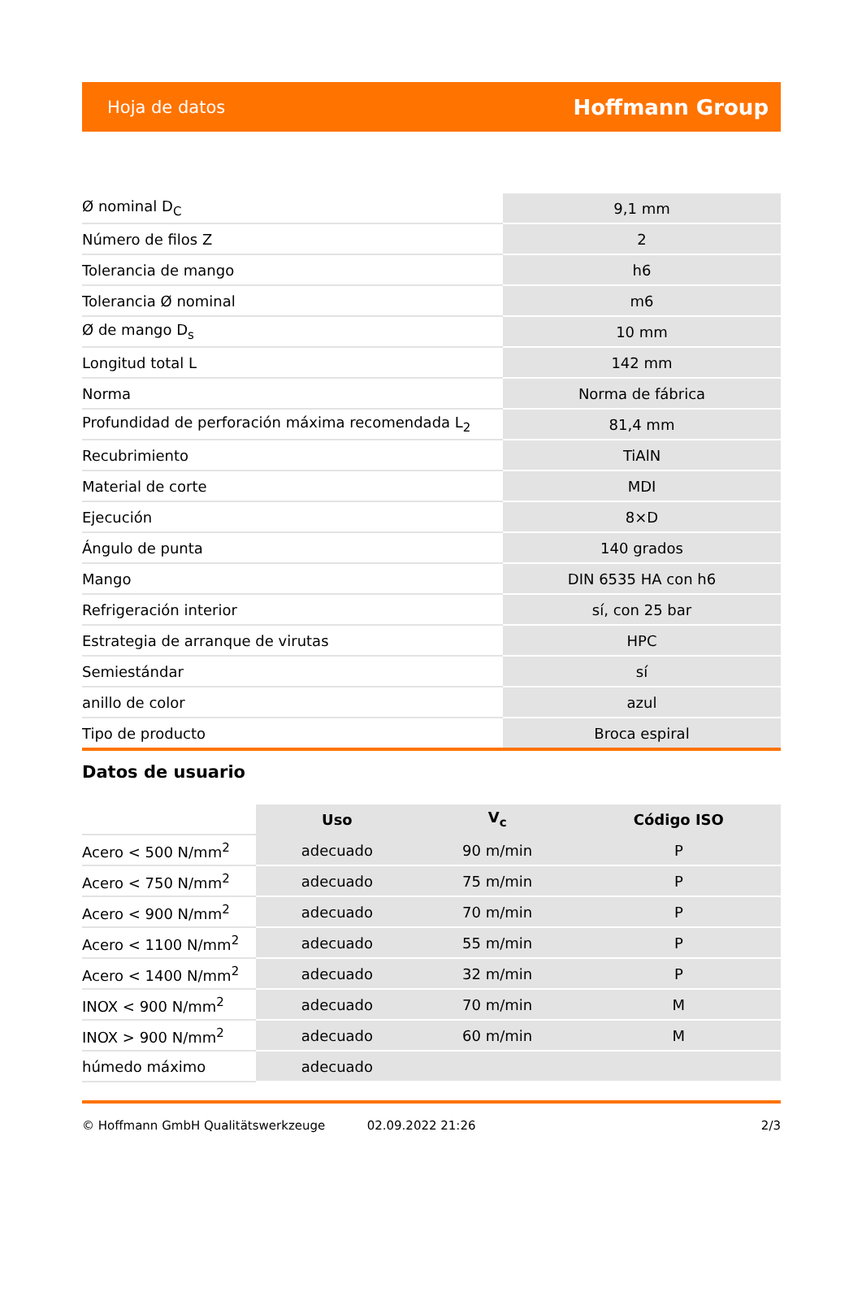Hoja de datos Hoffmann Group
| Ø nominal D<sub>C</sub> | 9,1 mm |
| Número de filos Z | 2 |
| Tolerancia de mango | h6 |
| Tolerancia Ø nominal | m6 |
| Ø de mango D<sub>s</sub> | 10 mm |
| Longitud total L | 142 mm |
| Norma | Norma de fábrica |
| Profundidad de perforación máxima recomendada L<sub>2</sub> | 81,4 mm |
| Recubrimiento | TiAlN |
| Material de corte | MDI |
| Ejecución | 8×D |
| Ángulo de punta | 140 grados |
| Mango | DIN 6535 HA con h6 |
| Refrigeración interior | sí, con 25 bar |
| Estrategia de arranque de virutas | HPC |
| Semiestándar | sí |
| anillo de color | azul |
| Tipo de producto | Broca espiral |
Datos de usuario
| | Uso | V<sub>c</sub> | Código ISO |
| --- | --- | --- | --- |
| Acero < 500 N/mm<sup>2</sup> | adecuado | 90 m/min | P |
| Acero < 750 N/mm<sup>2</sup> | adecuado | 75 m/min | P |
| Acero < 900 N/mm<sup>2</sup> | adecuado | 70 m/min | P |
| Acero < 1100 N/mm<sup>2</sup> | adecuado | 55 m/min | P |
| Acero < 1400 N/mm<sup>2</sup> | adecuado | 32 m/min | P |
| INOX < 900 N/mm<sup>2</sup> | adecuado | 70 m/min | M |
| INOX > 900 N/mm<sup>2</sup> | adecuado | 60 m/min | M |
| húmedo máximo | adecuado | | |
© Hoffmann GmbH Qualitätswerkzeuge 02.09.2022 21:26 2/3